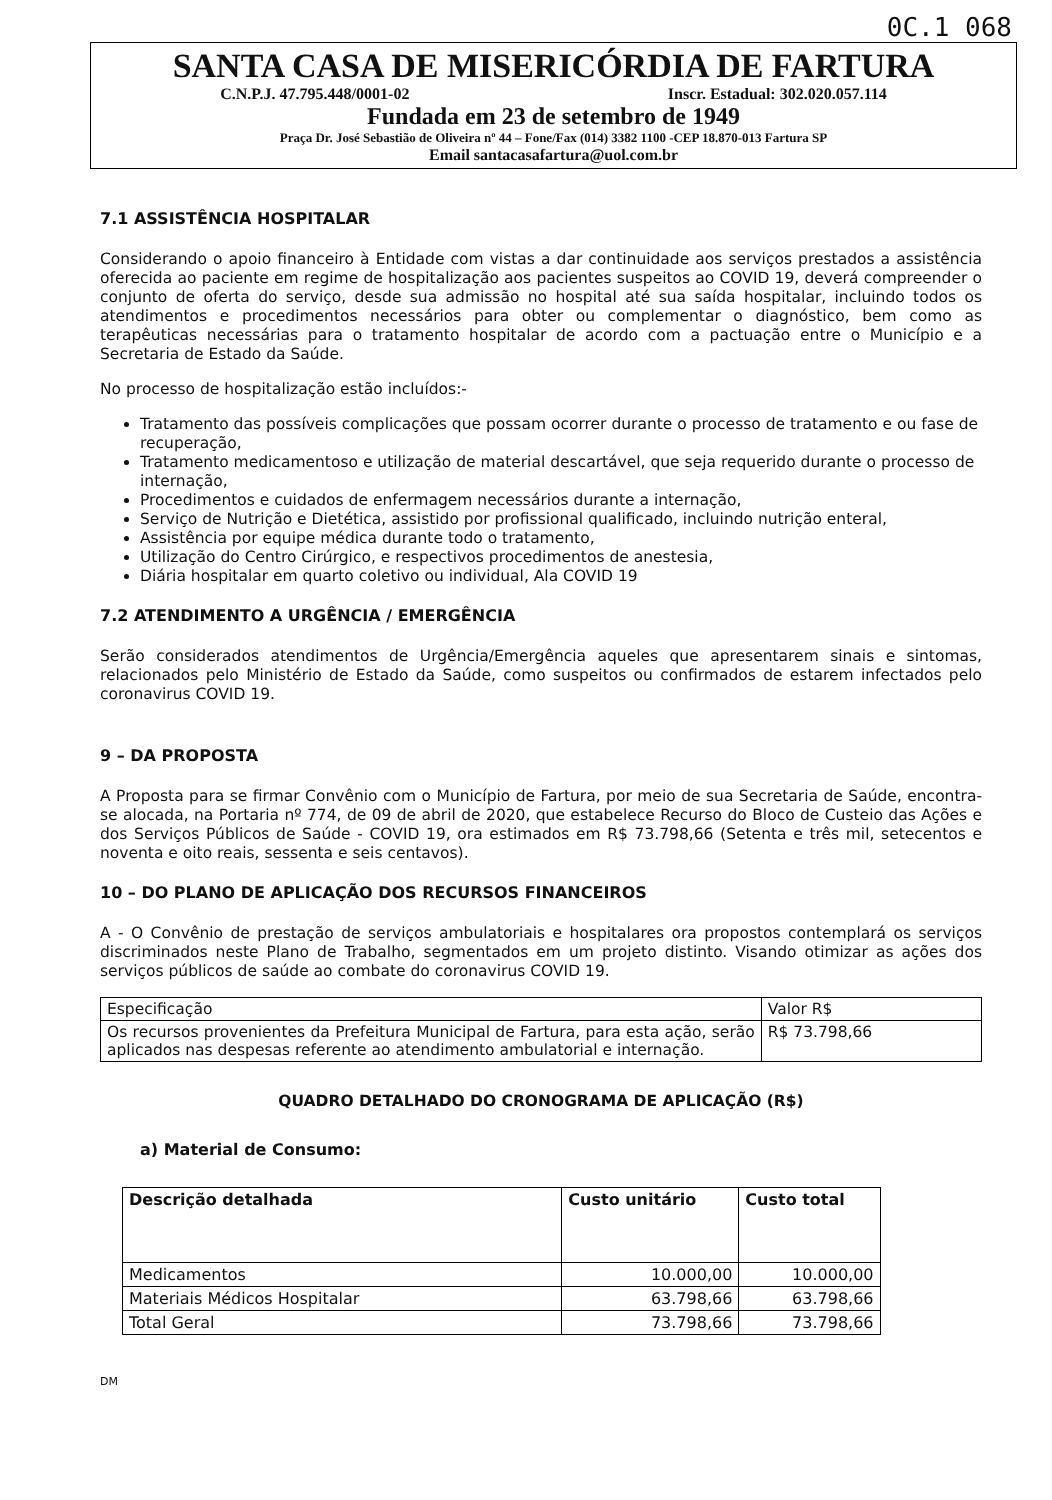0C.1 068
SANTA CASA DE MISERICÓRDIA DE FARTURA
C.N.P.J. 47.795.448/0001-02 Inscr. Estadual: 302.020.057.114
Fundada em 23 de setembro de 1949
Praça Dr. José Sebastião de Oliveira nº 44 – Fone/Fax (014) 3382 1100 -CEP 18.870-013 Fartura SP
Email santacasafartura@uol.com.br
7.1 ASSISTÊNCIA HOSPITALAR
Considerando o apoio financeiro à Entidade com vistas a dar continuidade aos serviços prestados a assistência oferecida ao paciente em regime de hospitalização aos pacientes suspeitos ao COVID 19, deverá compreender o conjunto de oferta do serviço, desde sua admissão no hospital até sua saída hospitalar, incluindo todos os atendimentos e procedimentos necessários para obter ou complementar o diagnóstico, bem como as terapêuticas necessárias para o tratamento hospitalar de acordo com a pactuação entre o Município e a Secretaria de Estado da Saúde.
No processo de hospitalização estão incluídos:-
Tratamento das possíveis complicações que possam ocorrer durante o processo de tratamento e ou fase de recuperação,
Tratamento medicamentoso e utilização de material descartável, que seja requerido durante o processo de internação,
Procedimentos e cuidados de enfermagem necessários durante a internação,
Serviço de Nutrição e Dietética, assistido por profissional qualificado, incluindo nutrição enteral,
Assistência por equipe médica durante todo o tratamento,
Utilização do Centro Cirúrgico, e respectivos procedimentos de anestesia,
Diária hospitalar em quarto coletivo ou individual, Ala COVID 19
7.2 ATENDIMENTO A URGÊNCIA / EMERGÊNCIA
Serão considerados atendimentos de Urgência/Emergência aqueles que apresentarem sinais e sintomas, relacionados pelo Ministério de Estado da Saúde, como suspeitos ou confirmados de estarem infectados pelo coronavirus COVID 19.
9 – DA PROPOSTA
A Proposta para se firmar Convênio com o Município de Fartura, por meio de sua Secretaria de Saúde, encontra-se alocada, na Portaria nº 774, de 09 de abril de 2020, que estabelece Recurso do Bloco de Custeio das Ações e dos Serviços Públicos de Saúde - COVID 19, ora estimados em R$ 73.798,66 (Setenta e três mil, setecentos e noventa e oito reais, sessenta e seis centavos).
10 – DO PLANO DE APLICAÇÃO DOS RECURSOS FINANCEIROS
A - O Convênio de prestação de serviços ambulatoriais e hospitalares ora propostos contemplará os serviços discriminados neste Plano de Trabalho, segmentados em um projeto distinto. Visando otimizar as ações dos serviços públicos de saúde ao combate do coronavirus COVID 19.
| Especificação | Valor R$ |
| Os recursos provenientes da Prefeitura Municipal de Fartura, para esta ação, serão aplicados nas despesas referente ao atendimento ambulatorial e internação. | R$ 73.798,66 |
QUADRO DETALHADO DO CRONOGRAMA DE APLICAÇÃO (R$)
a) Material de Consumo:
| Descrição detalhada | Custo unitário | Custo total |
| --- | --- | --- |
| Medicamentos | 10.000,00 | 10.000,00 |
| Materiais Médicos Hospitalar | 63.798,66 | 63.798,66 |
| Total Geral | 73.798,66 | 73.798,66 |
DM